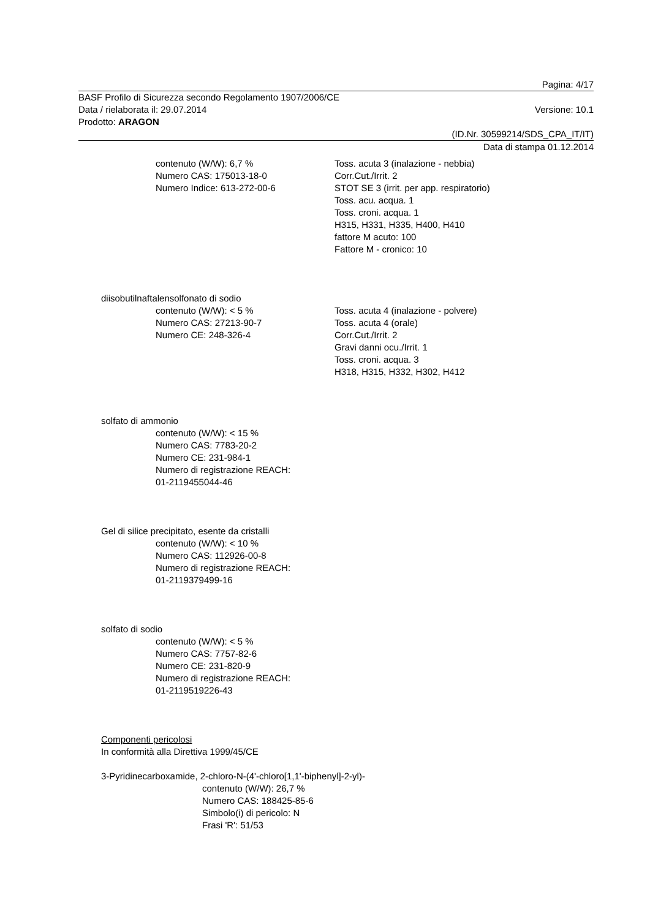Pagina: 4/17
BASF Profilo di Sicurezza secondo Regolamento 1907/2006/CE
Data / rielaborata il: 29.07.2014 Versione: 10.1
Prodotto: ARAGON
(ID.Nr. 30599214/SDS_CPA_IT/IT)
Data di stampa 01.12.2014
contenuto (W/W): 6,7 %
Numero CAS: 175013-18-0
Numero Indice: 613-272-00-6
Toss. acuta 3 (inalazione - nebbia)
Corr.Cut./Irrit. 2
STOT SE 3 (irrit. per app. respiratorio)
Toss. acu. acqua. 1
Toss. croni. acqua. 1
H315, H331, H335, H400, H410
fattore M acuto: 100
Fattore M - cronico: 10
diisobutilnaftalensolfonato di sodio
contenuto (W/W): < 5 %
Numero CAS: 27213-90-7
Numero CE: 248-326-4
Toss. acuta 4 (inalazione - polvere)
Toss. acuta 4 (orale)
Corr.Cut./Irrit. 2
Gravi danni ocu./Irrit. 1
Toss. croni. acqua. 3
H318, H315, H332, H302, H412
solfato di ammonio
contenuto (W/W): < 15 %
Numero CAS: 7783-20-2
Numero CE: 231-984-1
Numero di registrazione REACH:
01-2119455044-46
Gel di silice precipitato, esente da cristalli
contenuto (W/W): < 10 %
Numero CAS: 112926-00-8
Numero di registrazione REACH:
01-2119379499-16
solfato di sodio
contenuto (W/W): < 5 %
Numero CAS: 7757-82-6
Numero CE: 231-820-9
Numero di registrazione REACH:
01-2119519226-43
Componenti pericolosi
In conformità alla Direttiva 1999/45/CE
3-Pyridinecarboxamide, 2-chloro-N-(4'-chloro[1,1'-biphenyl]-2-yl)-
contenuto (W/W): 26,7 %
Numero CAS: 188425-85-6
Simbolo(i) di pericolo: N
Frasi 'R': 51/53